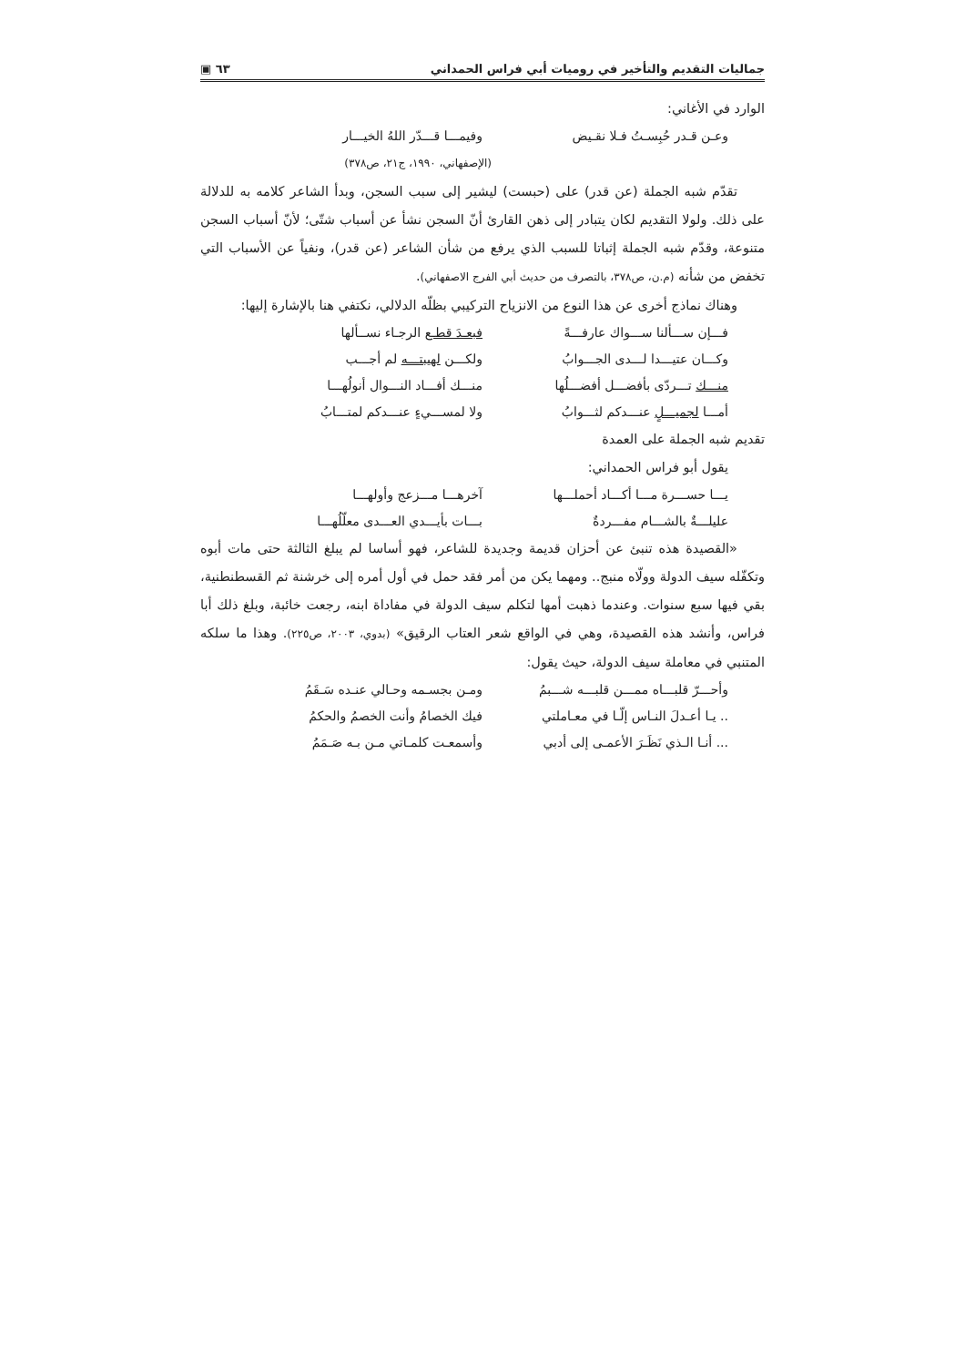جماليات التقديم والتأخير في روميات أبي فراس الحمداني ٦٣ ▣
الوارد في الأغاني:
وعـن قـدر حُبِسـتُ فـلا نقـيض وفيمـــا قـــدّر اللهُ الخيـــار
(الإصفهاني، ١٩٩٠، ج٢١، ص٣٧٨)
تقدّم شبه الجملة (عن قدر) على (حبست) ليشير إلى سبب السجن، وبدأ الشاعر كلامه به للدلالة على ذلك. ولولا التقديم لكان يتبادر إلى ذهن القارئ أنّ السجن نشأ عن أسباب شتّى؛ لأنّ أسباب السجن متنوعة، وقدّم شبه الجملة إثباتا للسبب الذي يرفع من شأن الشاعر (عن قدر)، ونفياً عن الأسباب التي تخفض من شأنه (م.ن، ص٣٧٨، بالتصرف من حديث أبي الفرج الاصفهاني).
وهناك نماذج أخرى عن هذا النوع من الانزياح التركيبي بظلّه الدلالي، نكتفي هنا بالإشارة إليها:
فـــإن ســـألنا ســـواك عارفـــةً فبعـدَ قطـع الرجـاء نســألها
وكـــان عتيـــدا لـــدى الجـــوابُ ولكـــن لهيبتـــه لم أجـــب
منـــك تـــردّى بأفضـــل أفضـــلُها منـــك أفـــاد النـــوال أنولُهـــا
أمـــا لجميـــلٍ عنـــدكم لثـــوابُ ولا لمســـيءٍ عنـــدكم لمتـــابُ
تقديم شبه الجملة على العمدة
يقول أبو فراس الحمداني:
يـــا حســـرة مـــا أكـــاد أحملـــها آخرهـــا مـــزعج وأولهـــا
عليلـــةٌ بالشـــام مفـــردةٌ بـــات بأيـــدي العـــدى معلّلُهـــا
«القصيدة هذه تنبئ عن أحزان قديمة وجديدة للشاعر، فهو أساسا لم يبلغ الثالثة حتى مات أبوه وتكفّله سيف الدولة وولّاه منبج.. ومهما يكن من أمر فقد حمل في أول أمره إلى خرشنة ثم القسطنطنية، بقي فيها سبع سنوات. وعندما ذهبت أمها لتكلم سيف الدولة في مفاداة ابنه، رجعت خائبة، وبلغ ذلك أبا فراس، وأنشد هذه القصيدة، وهي في الواقع شعر العتاب الرقيق» (بدوي، ٢٠٠٣، ص٢٢٥). وهذا ما سلكه المتنبي في معاملة سيف الدولة، حيث يقول:
وأحـــرّ قلبـــاه ممـــن قلبـــه شـــبمُ ومـن بجسـمه وحـالي عنـده سَـقَمُ
.. يـا أعـدلَ النـاس إلّـا في معـاملتي فيك الخصامُ وأنت الخصمُ والحكمُ
... أنـا الـذي نَظَـرَ الأعمـى إلى أدبي وأسمعـت كلمـاتي مـن بـه صَـمَمُ